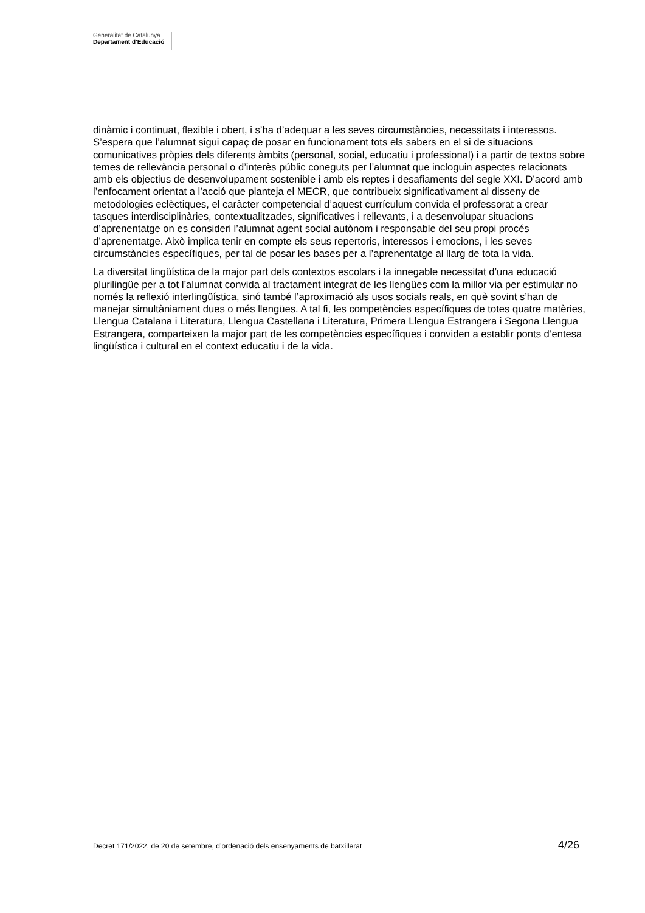Generalitat de Catalunya
Departament d’Educació
dinàmic i continuat, flexible i obert, i s’ha d’adequar a les seves circumstàncies, necessitats i interessos. S’espera que l’alumnat sigui capaç de posar en funcionament tots els sabers en el si de situacions comunicatives pròpies dels diferents àmbits (personal, social, educatiu i professional) i a partir de textos sobre temes de rellevància personal o d’interès públic coneguts per l’alumnat que incloguin aspectes relacionats amb els objectius de desenvolupament sostenible i amb els reptes i desafiaments del segle XXI. D’acord amb l’enfocament orientat a l’acció que planteja el MECR, que contribueix significativament al disseny de metodologies eclèctiques, el caràcter competencial d’aquest currículum convida el professorat a crear tasques interdisciplinàries, contextualitzades, significatives i rellevants, i a desenvolupar situacions d’aprenentatge on es consideri l’alumnat agent social autònom i responsable del seu propi procés d’aprenentatge. Això implica tenir en compte els seus repertoris, interessos i emocions, i les seves circumstàncies específiques, per tal de posar les bases per a l’aprenentatge al llarg de tota la vida.
La diversitat lingüística de la major part dels contextos escolars i la innegable necessitat d’una educació plurilingüe per a tot l’alumnat convida al tractament integrat de les llengües com la millor via per estimular no només la reflexió interlingüística, sinó també l’aproximació als usos socials reals, en què sovint s’han de manejar simultàniament dues o més llengües. A tal fi, les competències específiques de totes quatre matèries, Llengua Catalana i Literatura, Llengua Castellana i Literatura, Primera Llengua Estrangera i Segona Llengua Estrangera, comparteixen la major part de les competències específiques i conviden a establir ponts d’entesa lingüística i cultural en el context educatiu i de la vida.
Decret 171/2022, de 20 de setembre, d’ordenació dels ensenyaments de batxillerat 4/26